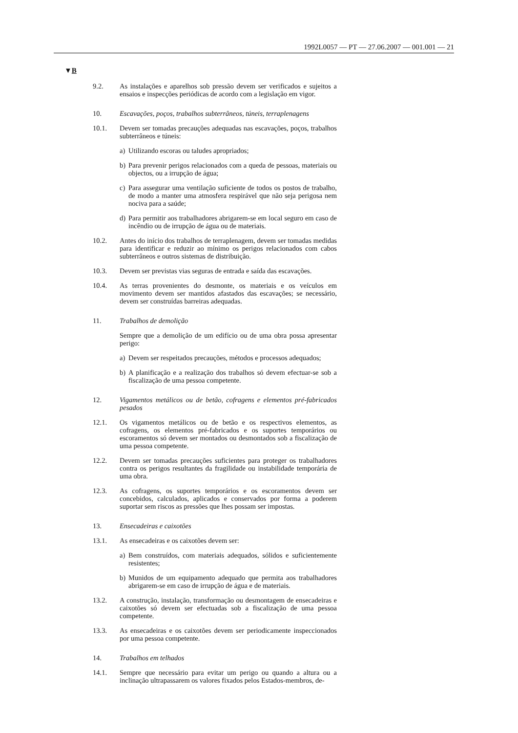1992L0057 — PT — 27.06.2007 — 001.001 — 21
▼B
9.2. As instalações e aparelhos sob pressão devem ser verificados e sujeitos a ensaios e inspecções periódicas de acordo com a legislação em vigor.
10. Escavações, poços, trabalhos subterrâneos, túneis, terraplenagens
10.1. Devem ser tomadas precauções adequadas nas escavações, poços, trabalhos subterrâneos e túneis:
a) Utilizando escoras ou taludes apropriados;
b) Para prevenir perigos relacionados com a queda de pessoas, materiais ou objectos, ou a irrupção de água;
c) Para assegurar uma ventilação suficiente de todos os postos de trabalho, de modo a manter uma atmosfera respirável que não seja perigosa nem nociva para a saúde;
d) Para permitir aos trabalhadores abrigarem-se em local seguro em caso de incêndio ou de irrupção de água ou de materiais.
10.2. Antes do início dos trabalhos de terraplenagem, devem ser tomadas medidas para identificar e reduzir ao mínimo os perigos relacionados com cabos subterrâneos e outros sistemas de distribuição.
10.3. Devem ser previstas vias seguras de entrada e saída das escavações.
10.4. As terras provenientes do desmonte, os materiais e os veículos em movimento devem ser mantidos afastados das escavações; se necessário, devem ser construídas barreiras adequadas.
11. Trabalhos de demolição
Sempre que a demolição de um edifício ou de uma obra possa apresentar perigo:
a) Devem ser respeitados precauções, métodos e processos adequados;
b) A planificação e a realização dos trabalhos só devem efectuar-se sob a fiscalização de uma pessoa competente.
12. Vigamentos metálicos ou de betão, cofragens e elementos pré-fabricados pesados
12.1. Os vigamentos metálicos ou de betão e os respectivos elementos, as cofragens, os elementos pré-fabricados e os suportes temporários ou escoramentos só devem ser montados ou desmontados sob a fiscalização de uma pessoa competente.
12.2. Devem ser tomadas precauções suficientes para proteger os trabalhadores contra os perigos resultantes da fragilidade ou instabilidade temporária de uma obra.
12.3. As cofragens, os suportes temporários e os escoramentos devem ser concebidos, calculados, aplicados e conservados por forma a poderem suportar sem riscos as pressões que lhes possam ser impostas.
13. Ensecadeiras e caixotões
13.1. As ensecadeiras e os caixotões devem ser:
a) Bem construídos, com materiais adequados, sólidos e suficientemente resistentes;
b) Munidos de um equipamento adequado que permita aos trabalhadores abrigarem-se em caso de irrupção de água e de materiais.
13.2. A construção, instalação, transformação ou desmontagem de ensecadeiras e caixotões só devem ser efectuadas sob a fiscalização de uma pessoa competente.
13.3. As ensecadeiras e os caixotões devem ser periodicamente inspeccionados por uma pessoa competente.
14. Trabalhos em telhados
14.1. Sempre que necessário para evitar um perigo ou quando a altura ou a inclinação ultrapassarem os valores fixados pelos Estados-membros, de-